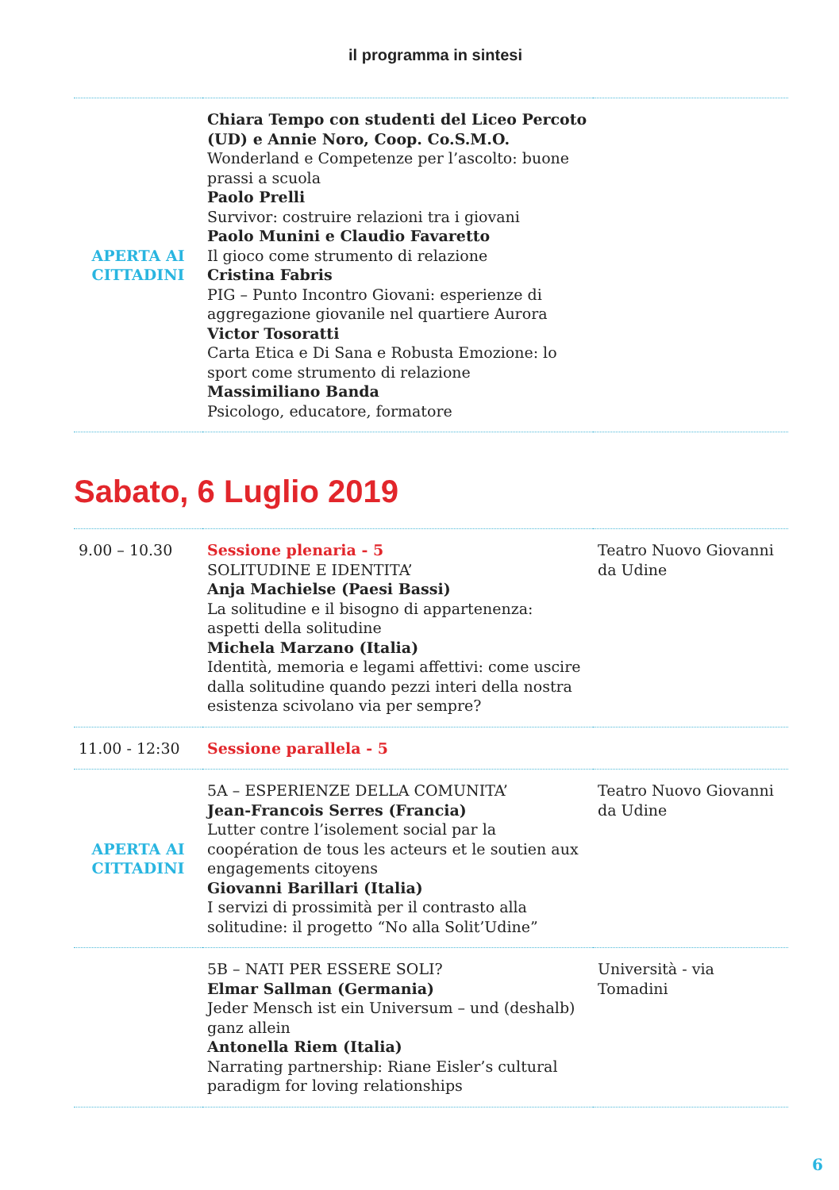il programma in sintesi
| APERTA AI CITTADINI | Chiara Tempo con studenti del Liceo Percoto (UD) e Annie Noro, Coop. Co.S.M.O. Wonderland e Competenze per l’ascolto: buone prassi a scuola Paolo Prelli Survivor: costruire relazioni tra i giovani Paolo Munini e Claudio Favaretto Il gioco come strumento di relazione Cristina Fabris PIG – Punto Incontro Giovani: esperienze di aggregazione giovanile nel quartiere Aurora Victor Tosoratti Carta Etica e Di Sana e Robusta Emozione: lo sport come strumento di relazione Massimiliano Banda Psicologo, educatore, formatore | |
Sabato, 6 Luglio 2019
| 9.00 – 10.30 | Sessione plenaria - 5 SOLITUDINE E IDENTITA’ Anja Machielse (Paesi Bassi) La solitudine e il bisogno di appartenenza: aspetti della solitudine Michela Marzano (Italia) Identità, memoria e legami affettivi: come uscire dalla solitudine quando pezzi interi della nostra esistenza scivolano via per sempre? | Teatro Nuovo Giovanni da Udine |
| 11.00 - 12:30 | Sessione parallela - 5 | |
| APERTA AI CITTADINI | 5A – ESPERIENZE DELLA COMUNITA’ Jean-Francois Serres (Francia) Lutter contre l’isolement social par la coopération de tous les acteurs et le soutien aux engagements citoyens Giovanni Barillari (Italia) I servizi di prossimità per il contrasto alla solitudine: il progetto “No alla Solit’Udine” | Teatro Nuovo Giovanni da Udine |
| | 5B – NATI PER ESSERE SOLI? Elmar Sallman (Germania) Jeder Mensch ist ein Universum – und (deshalb) ganz allein Antonella Riem (Italia) Narrating partnership: Riane Eisler’s cultural paradigm for loving relationships | Università - via Tomadini |
6